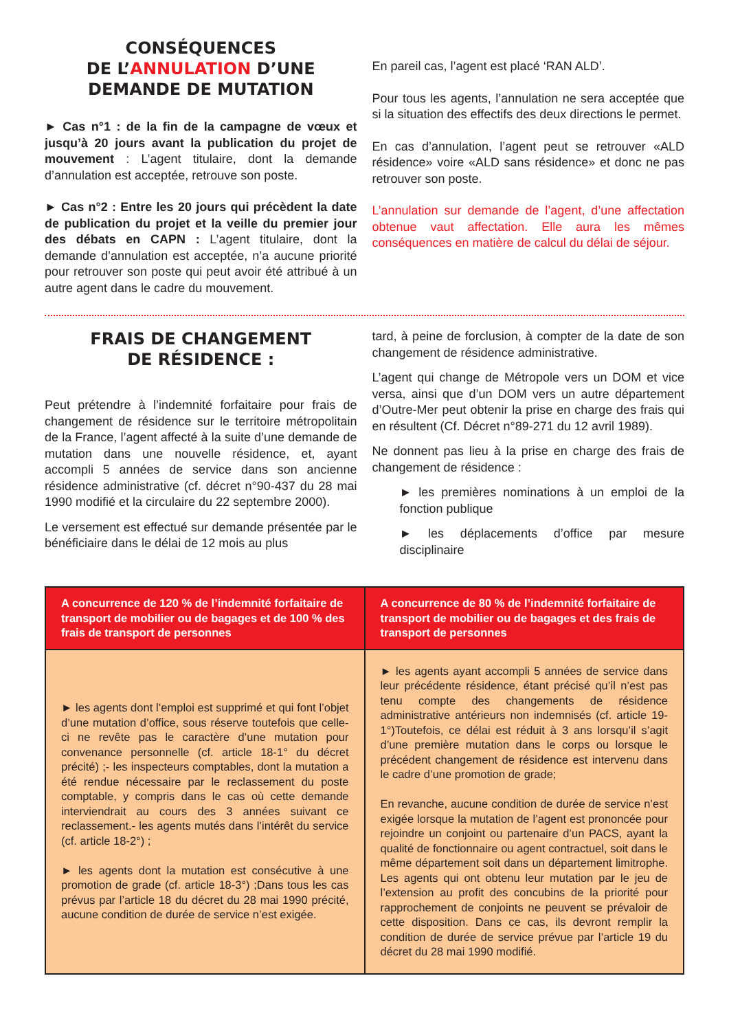CONSÉQUENCES
DE L’ANNULATION D’UNE
DEMANDE DE MUTATION
► Cas n°1 : de la fin de la campagne de vœux et jusqu’à 20 jours avant la publication du projet de mouvement : L’agent titulaire, dont la demande d’annulation est acceptée, retrouve son poste.
► Cas n°2 : Entre les 20 jours qui précèdent la date de publication du projet et la veille du premier jour des débats en CAPN : L’agent titulaire, dont la demande d’annulation est acceptée, n’a aucune priorité pour retrouver son poste qui peut avoir été attribué à un autre agent dans le cadre du mouvement.
En pareil cas, l’agent est placé ‘RAN ALD’.
Pour tous les agents, l’annulation ne sera acceptée que si la situation des effectifs des deux directions le permet.
En cas d’annulation, l’agent peut se retrouver «ALD résidence» voire «ALD sans résidence» et donc ne pas retrouver son poste.
L’annulation sur demande de l’agent, d’une affectation obtenue vaut affectation. Elle aura les mêmes conséquences en matière de calcul du délai de séjour.
FRAIS DE CHANGEMENT
DE RÉSIDENCE :
Peut prétendre à l’indemnité forfaitaire pour frais de changement de résidence sur le territoire métropolitain de la France, l’agent affecté à la suite d’une demande de mutation dans une nouvelle résidence, et, ayant accompli 5 années de service dans son ancienne résidence administrative (cf. décret n°90-437 du 28 mai 1990 modifié et la circulaire du 22 septembre 2000).
Le versement est effectué sur demande présentée par le bénéficiaire dans le délai de 12 mois au plus
tard, à peine de forclusion, à compter de la date de son changement de résidence administrative.
L’agent qui change de Métropole vers un DOM et vice versa, ainsi que d’un DOM vers un autre département d’Outre-Mer peut obtenir la prise en charge des frais qui en résultent (Cf. Décret n°89-271 du 12 avril 1989).
Ne donnent pas lieu à la prise en charge des frais de changement de résidence :
► les premières nominations à un emploi de la fonction publique
► les déplacements d’office par mesure disciplinaire
| A concurrence de 120 % de l’indemnité forfaitaire de transport de mobilier ou de bagages et de 100 % des frais de transport de personnes | A concurrence de 80 % de l’indemnité forfaitaire de transport de mobilier ou de bagages et des frais de transport de personnes |
| --- | --- |
| ► les agents dont l’emploi est supprimé et qui font l’objet d’une mutation d’office, sous réserve toutefois que celle-ci ne revête pas le caractère d’une mutation pour convenance personnelle (cf. article 18-1° du décret précité) ;- les inspecteurs comptables, dont la mutation a été rendue nécessaire par le reclassement du poste comptable, y compris dans le cas où cette demande interviendrait au cours des 3 années suivant ce reclassement.- les agents mutés dans l’intérêt du service (cf. article 18-2°) ; ► les agents dont la mutation est consécutive à une promotion de grade (cf. article 18-3°) ;Dans tous les cas prévus par l’article 18 du décret du 28 mai 1990 précité, aucune condition de durée de service n’est exigée. | ► les agents ayant accompli 5 années de service dans leur précédente résidence, étant précisé qu’il n’est pas tenu compte des changements de résidence administrative antérieurs non indemnisés (cf. article 19-1°)Toutefois, ce délai est réduit à 3 ans lorsqu’il s’agit d’une première mutation dans le corps ou lorsque le précédent changement de résidence est intervenu dans le cadre d’une promotion de grade; En revanche, aucune condition de durée de service n’est exigée lorsque la mutation de l’agent est prononcée pour rejoindre un conjoint ou partenaire d’un PACS, ayant la qualité de fonctionnaire ou agent contractuel, soit dans le même département soit dans un département limitrophe. Les agents qui ont obtenu leur mutation par le jeu de l’extension au profit des concubins de la priorité pour rapprochement de conjoints ne peuvent se prévaloir de cette disposition. Dans ce cas, ils devront remplir la condition de durée de service prévue par l’article 19 du décret du 28 mai 1990 modifié. |